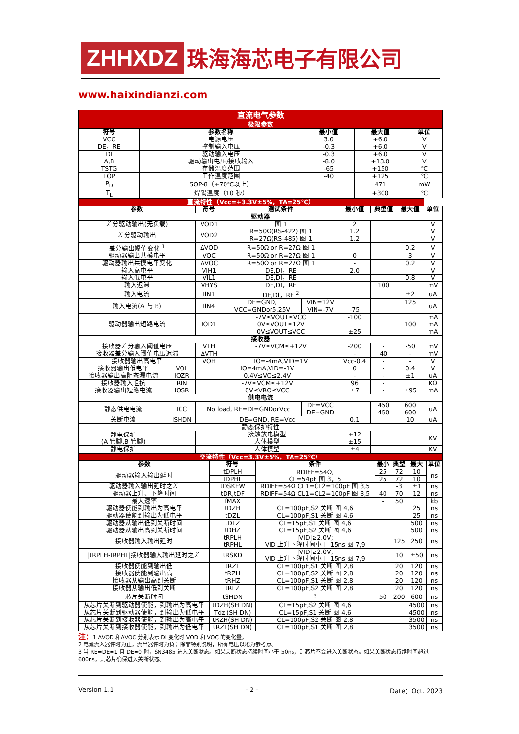ZHHXDZ 珠海海芯电子有限公司
www.haixindianzi.com
| 直流电气参数 | | | | |
| 极限参数 | | | | |
| 符号 | 参数名称 | 最小值 | 最大值 | 单位 |
| VCC | 电源电压 | 3.0 | +6.0 | V |
| DE，RE | 控制输入电压 | -0.3 | +6.0 | V |
| DI | 驱动输入电压 | -0.3 | +6.0 | V |
| A,B | 驱动输出电压/接收输入 | -8.0 | +13.0 | V |
| TSTG | 存储温度范围 | -65 | +150 | ℃ |
| TOP | 工作温度范围 | -40 | +125 | ℃ |
| P<sub>D</sub> | SOP-8（+70℃以上） | | 471 | mW |
| T<sub>L</sub> | 焊锡温度（10 秒） | | +300 | ℃ |
| 直流特性（Vcc=+3.3V±5%，TA=25℃） | | | | | | | | |
| 参数 | | 符号 | 测试条件 | | 最小值 | 典型值 | 最大值 | 单位 |
| 驱动器 | | | | | | | | |
| 差分驱动输出(无负载) | | VOD1 | 图 1 | | 2 | | | V |
| 差分驱动输出 | | VOD2 | R=50Ω(RS-422) 图 1 | | 1.2 | | | V |
| | | | R=27Ω(RS-485) 图 1 | | 1.2 | | | V |
| 差分输出幅值变化 <sup>1</sup> | | ΔVOD | R=50Ω or R=27Ω 图 1 | | | | 0.2 | V |
| 驱动器输出共模电平 | | VOC | R=50Ω or R=27Ω 图 1 | | 0 | | 3 | V |
| 驱动器输出共模电平变化 | | ΔVOC | R=50Ω or R=27Ω 图 1 | | - | | 0.2 | V |
| 输入高电平 | | VIH1 | DE,DI，RE | | 2.0 | | | V |
| 输入低电平 | | VIL1 | DE,DI，RE | | | | 0.8 | V |
| 输入迟滞 | | VHYS | DE,DI，RE | | | 100 | | mV |
| 输入电流 | | IIN1 | DE,DI，RE <sup>2</sup> | | | | ±2 | uA |
| 输入电流(A 与 B) | | IIN4 | DE=GND, | VIN=12V | | | 125 | uA |
| | | | VCC=GNDor5.25V | VIN=-7V | -75 | | | |
| 驱动器输出短路电流 | | IOD1 | -7V≤VOUT≤VCC | | -100 | | | mA |
| | | | 0V≤VOUT≤12V | | | | 100 | mA |
| | | | 0V≤VOUT≤VCC | | ±25 | | | mA |
| 接收器 | | | | | | | | |
| 接收器差分输入阈值电压 | | VTH | -7V≤VCM≤+12V | | -200 | - | -50 | mV |
| 接收器差分输入阈值电压迟滞 | | ΔVTH | | | - | 40 | - | mV |
| 接收器输出高电平 | | VOH | IO=-4mA,VID=1V | | Vcc-0.4 | - | - | V |
| 接收器输出低电平 | VOL | IO=4mA,VID=-1V | | | 0 | - | 0.4 | V |
| 接收器输出高阻态漏电流 | IOZR | 0.4V≤VO≤2.4V | | | - | - | ±1 | uA |
| 接收器输入阻抗 | RIN | -7V≤VCM≤+12V | | | 96 | - | | KΩ |
| 接收器输出短路电流 | IOSR | 0V≤VRO≤VCC | | | ±7 | - | ±95 | mA |
| 供电电流 | | | | | | | | |
| 静态供电电流 | ICC | No load, RE=DI=GNDorVcc | | DE=VCC | | 450 | 600 | uA |
| | | | | DE=GND | | 450 | 600 | |
| 关断电流 | ISHDN | DE=GND, RE=Vcc | | | 0.1 | | 10 | uA |
| 静态保护特性 | | | | | | | | |
| 静电保护 (A 管脚,B 管脚) | | 接触放电模型 | | | ±12 | | | KV |
| | | 人体模型 | | | ±15 | | | |
| 静电保护 | | 人体模型 | | | ±4 | | | KV |
| 交流特性（Vcc=3.3V±5%，TA=25℃） | | | | | | |
| 参数 | 符号 | 条件 | 最小 | 典型 | 最大 | 单位 |
| 驱动器输入输出延时 | tDPLH | RDIFF=54Ω, CL=54pF 图 3，5 | 25 | 72 | 10 | ns |
| | tDPHL | | 25 | 72 | 10 | |
| 驱动器输入输出延时之差 | tDSKEW | RDIFF=54Ω CL1=CL2=100pF 图 3,5 | | -3 | ±1 | ns |
| 驱动器上升、下降时间 | tDR,tDF | RDIFF=54Ω CL1=CL2=100pF 图 3,5 | 40 | 70 | 12 | ns |
| 最大速率 | fMAX | | - | 50 | | kb |
| 驱动器使能到输出为高电平 | tDZH | CL=100pF,S2 关断 图 4,6 | | | 25 | ns |
| 驱动器使能到输出为低电平 | tDZL | CL=100pF,S1 关断 图 4,6 | | | 25 | ns |
| 驱动器从输出低到关断时间 | tDLZ | CL=15pF,S1 关断 图 4,6 | | | 500 | ns |
| 驱动器从输出高到关断时间 | tDHZ | CL=15pF,S2 关断 图 4,6 | | | 500 | ns |
| 接收器输入输出延时 | tRPLH tRPHL | /VID/≥2.0V; VID 上升下降时间小于 15ns 图 7,9 | | 125 | 250 | ns |
| /tRPLH-tRPHL/接收器输入输出延时之差 | tRSKD | /VID/≥2.0V; VID 上升下降时间小于 15ns 图 7,9 | | 10 | ±50 | ns |
| 接收器使能到输出低 | tRZL | CL=100pF,S1 关断 图 2,8 | | 20 | 120 | ns |
| 接收器使能到输出高 | tRZH | CL=100pF,S2 关断 图 2,8 | | 20 | 120 | ns |
| 接收器从输出高到关断 | tRHZ | CL=100pF,S1 关断 图 2,8 | | 20 | 120 | ns |
| 接收器从输出低到关断 | tRLZ | CL=100pF,S2 关断 图 2,8 | | 20 | 120 | ns |
| 芯片关断时间 | tSHDN | <sup>3</sup> | 50 | 200 | 600 | ns |
| 从芯片关断到驱动器使能，到输出为高电平 | tDZH(SH DN) | CL=15pF,S2 关断 图 4,6 | | | 4500 | ns |
| 从芯片关断到驱动器使能，到输出为低电平 | TdzI(SH DN) | CL=15pF,S1 关断 图 4,6 | | | 4500 | ns |
| 从芯片关断到接收器使能，到输出为高电平 | tRZH(SH DN) | CL=100pF,S2 关断 图 2,8 | | | 3500 | ns |
| 从芯片关断到接收器使能，到输出为低电平 | tRZL(SH DN) | CL=100pF,S1 关断 图 2,8 | | | 3500 | ns |
注：1 ΔVOD 和ΔVOC 分别表示 DI 变化时 VOD 和 VOC 的变化量。
2 电流流入器件时为正，流出器件时为负；除非特别说明，所有电压以地为参考点。
3 当 RE=DE=1 且 DE=0 时，SN3485 进入关断状态。如果关断状态持续时间小于 50ns，则芯片不会进入关断状态。如果关断状态持续时间超过 600ns，则芯片确保进入关断状态。
Version 1.1 - 2 - Date：Oct. 2023